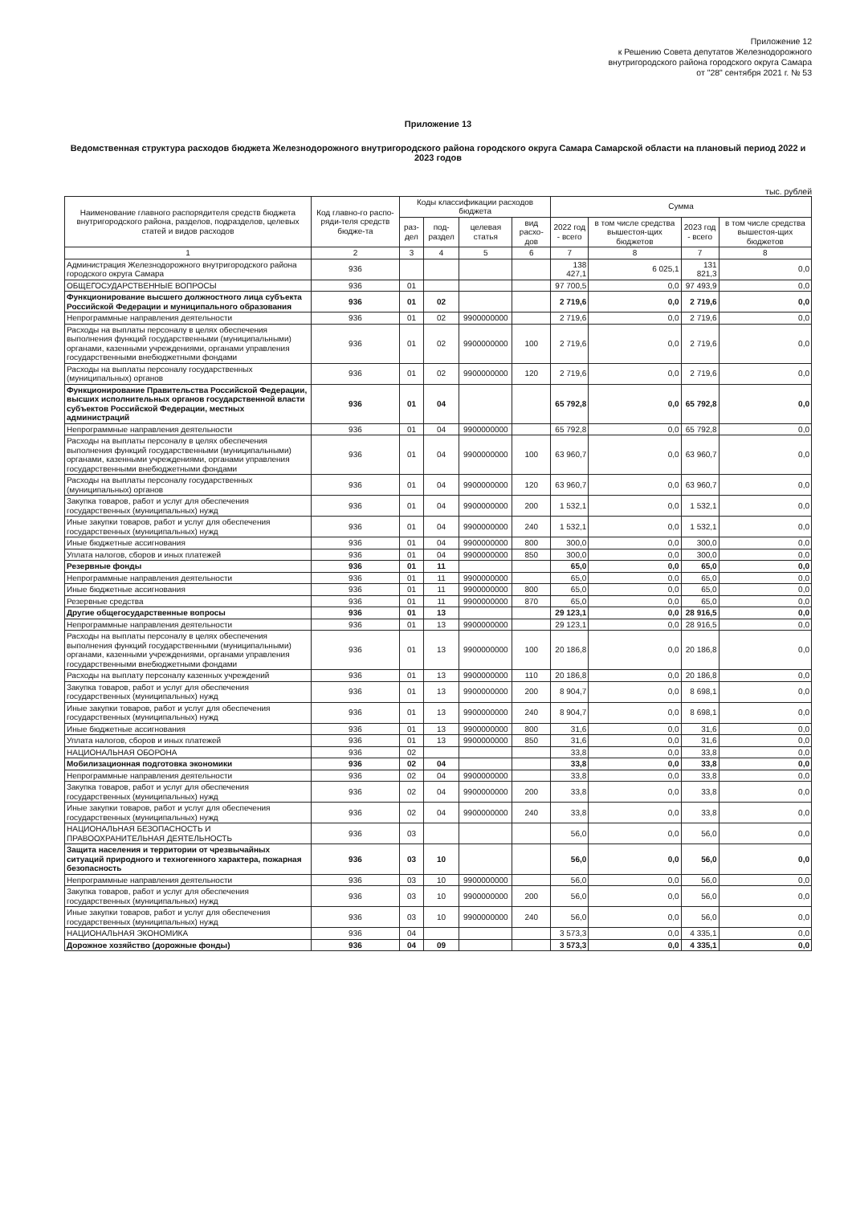Приложение 12
к Решению Совета депутатов Железнодорожного
внутригородского района городского округа Самара
от "28" сентября 2021 г. № 53
Приложение 13
Ведомственная структура расходов бюджета Железнодорожного внутригородского района городского округа Самара Самарской области на плановый период 2022 и 2023 годов
тыс. рублей
| Наименование главного распорядителя средств бюджета внутригородского района, разделов, подразделов, целевых статей и видов расходов | Код главно-го распо-ряди-теля средств бюдже-та | Коды классификации расходов бюджета | | | | Сумма | | | |
| --- | --- | --- | --- | --- | --- | --- | --- | --- | --- |
| | | раз-дел | под-раздел | целевая статья | вид расхо-дов | 2022 год - всего | в том числе средства вышестоя-щих бюджетов | 2023 год - всего | в том числе средства вышестоя-щих бюджетов |
| 1 | 2 | 3 | 4 | 5 | 6 | 7 | 8 | 7 | 8 |
| Администрация Железнодорожного внутригородского района городского округа Самара | 936 | | | | | 138 427,1 | 6 025,1 | 131 821,3 | 0,0 |
| ОБЩЕГОСУДАРСТВЕННЫЕ ВОПРОСЫ | 936 | 01 | | | | 97 700,5 | 0,0 | 97 493,9 | 0,0 |
| Функционирование высшего должностного лица субъекта Российской Федерации и муниципального образования | 936 | 01 | 02 | | | 2 719,6 | 0,0 | 2 719,6 | 0,0 |
| Непрограммные направления деятельности | 936 | 01 | 02 | 9900000000 | | 2 719,6 | 0,0 | 2 719,6 | 0,0 |
| Расходы на выплаты персоналу в целях обеспечения выполнения функций государственными (муниципальными) органами, казенными учреждениями, органами управления государственными внебюджетными фондами | 936 | 01 | 02 | 9900000000 | 100 | 2 719,6 | 0,0 | 2 719,6 | 0,0 |
| Расходы на выплаты персоналу государственных (муниципальных) органов | 936 | 01 | 02 | 9900000000 | 120 | 2 719,6 | 0,0 | 2 719,6 | 0,0 |
| Функционирование Правительства Российской Федерации, высших исполнительных органов государственной власти субъектов Российской Федерации, местных администраций | 936 | 01 | 04 | | | 65 792,8 | 0,0 | 65 792,8 | 0,0 |
| Непрограммные направления деятельности | 936 | 01 | 04 | 9900000000 | | 65 792,8 | 0,0 | 65 792,8 | 0,0 |
| Расходы на выплаты персоналу в целях обеспечения выполнения функций государственными (муниципальными) органами, казенными учреждениями, органами управления государственными внебюджетными фондами | 936 | 01 | 04 | 9900000000 | 100 | 63 960,7 | 0,0 | 63 960,7 | 0,0 |
| Расходы на выплаты персоналу государственных (муниципальных) органов | 936 | 01 | 04 | 9900000000 | 120 | 63 960,7 | 0,0 | 63 960,7 | 0,0 |
| Закупка товаров, работ и услуг для обеспечения государственных (муниципальных) нужд | 936 | 01 | 04 | 9900000000 | 200 | 1 532,1 | 0,0 | 1 532,1 | 0,0 |
| Иные закупки товаров, работ и услуг для обеспечения государственных (муниципальных) нужд | 936 | 01 | 04 | 9900000000 | 240 | 1 532,1 | 0,0 | 1 532,1 | 0,0 |
| Иные бюджетные ассигнования | 936 | 01 | 04 | 9900000000 | 800 | 300,0 | 0,0 | 300,0 | 0,0 |
| Уплата налогов, сборов и иных платежей | 936 | 01 | 04 | 9900000000 | 850 | 300,0 | 0,0 | 300,0 | 0,0 |
| Резервные фонды | 936 | 01 | 11 | | | 65,0 | 0,0 | 65,0 | 0,0 |
| Непрограммные направления деятельности | 936 | 01 | 11 | 9900000000 | | 65,0 | 0,0 | 65,0 | 0,0 |
| Иные бюджетные ассигнования | 936 | 01 | 11 | 9900000000 | 800 | 65,0 | 0,0 | 65,0 | 0,0 |
| Резервные средства | 936 | 01 | 11 | 9900000000 | 870 | 65,0 | 0,0 | 65,0 | 0,0 |
| Другие общегосударственные вопросы | 936 | 01 | 13 | | | 29 123,1 | 0,0 | 28 916,5 | 0,0 |
| Непрограммные направления деятельности | 936 | 01 | 13 | 9900000000 | | 29 123,1 | 0,0 | 28 916,5 | 0,0 |
| Расходы на выплаты персоналу в целях обеспечения выполнения функций государственными (муниципальными) органами, казенными учреждениями, органами управления государственными внебюджетными фондами | 936 | 01 | 13 | 9900000000 | 100 | 20 186,8 | 0,0 | 20 186,8 | 0,0 |
| Расходы на выплату персоналу казенных учреждений | 936 | 01 | 13 | 9900000000 | 110 | 20 186,8 | 0,0 | 20 186,8 | 0,0 |
| Закупка товаров, работ и услуг для обеспечения государственных (муниципальных) нужд | 936 | 01 | 13 | 9900000000 | 200 | 8 904,7 | 0,0 | 8 698,1 | 0,0 |
| Иные закупки товаров, работ и услуг для обеспечения государственных (муниципальных) нужд | 936 | 01 | 13 | 9900000000 | 240 | 8 904,7 | 0,0 | 8 698,1 | 0,0 |
| Иные бюджетные ассигнования | 936 | 01 | 13 | 9900000000 | 800 | 31,6 | 0,0 | 31,6 | 0,0 |
| Уплата налогов, сборов и иных платежей | 936 | 01 | 13 | 9900000000 | 850 | 31,6 | 0,0 | 31,6 | 0,0 |
| НАЦИОНАЛЬНАЯ ОБОРОНА | 936 | 02 | | | | 33,8 | 0,0 | 33,8 | 0,0 |
| Мобилизационная подготовка экономики | 936 | 02 | 04 | | | 33,8 | 0,0 | 33,8 | 0,0 |
| Непрограммные направления деятельности | 936 | 02 | 04 | 9900000000 | | 33,8 | 0,0 | 33,8 | 0,0 |
| Закупка товаров, работ и услуг для обеспечения государственных (муниципальных) нужд | 936 | 02 | 04 | 9900000000 | 200 | 33,8 | 0,0 | 33,8 | 0,0 |
| Иные закупки товаров, работ и услуг для обеспечения государственных (муниципальных) нужд | 936 | 02 | 04 | 9900000000 | 240 | 33,8 | 0,0 | 33,8 | 0,0 |
| НАЦИОНАЛЬНАЯ БЕЗОПАСНОСТЬ И ПРАВООХРАНИТЕЛЬНАЯ ДЕЯТЕЛЬНОСТЬ | 936 | 03 | | | | 56,0 | 0,0 | 56,0 | 0,0 |
| Защита населения и территории от чрезвычайных ситуаций природного и техногенного характера, пожарная безопасность | 936 | 03 | 10 | | | 56,0 | 0,0 | 56,0 | 0,0 |
| Непрограммные направления деятельности | 936 | 03 | 10 | 9900000000 | | 56,0 | 0,0 | 56,0 | 0,0 |
| Закупка товаров, работ и услуг для обеспечения государственных (муниципальных) нужд | 936 | 03 | 10 | 9900000000 | 200 | 56,0 | 0,0 | 56,0 | 0,0 |
| Иные закупки товаров, работ и услуг для обеспечения государственных (муниципальных) нужд | 936 | 03 | 10 | 9900000000 | 240 | 56,0 | 0,0 | 56,0 | 0,0 |
| НАЦИОНАЛЬНАЯ ЭКОНОМИКА | 936 | 04 | | | | 3 573,3 | 0,0 | 4 335,1 | 0,0 |
| Дорожное хозяйство (дорожные фонды) | 936 | 04 | 09 | | | 3 573,3 | 0,0 | 4 335,1 | 0,0 |